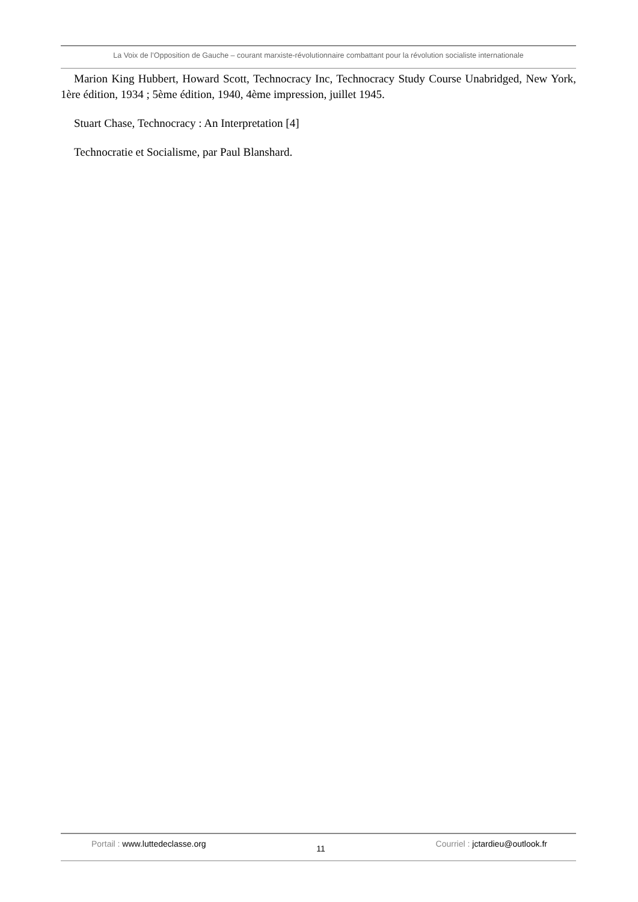La Voix de l’Opposition de Gauche – courant marxiste-révolutionnaire combattant pour la révolution socialiste internationale
Marion King Hubbert, Howard Scott, Technocracy Inc, Technocracy Study Course Unabridged, New York, 1ère édition, 1934 ; 5ème édition, 1940, 4ème impression, juillet 1945.
Stuart Chase, Technocracy : An Interpretation [4]
Technocratie et Socialisme, par Paul Blanshard.
Portail : www.luttedeclasse.org
11
Courriel : jctardieu@outlook.fr